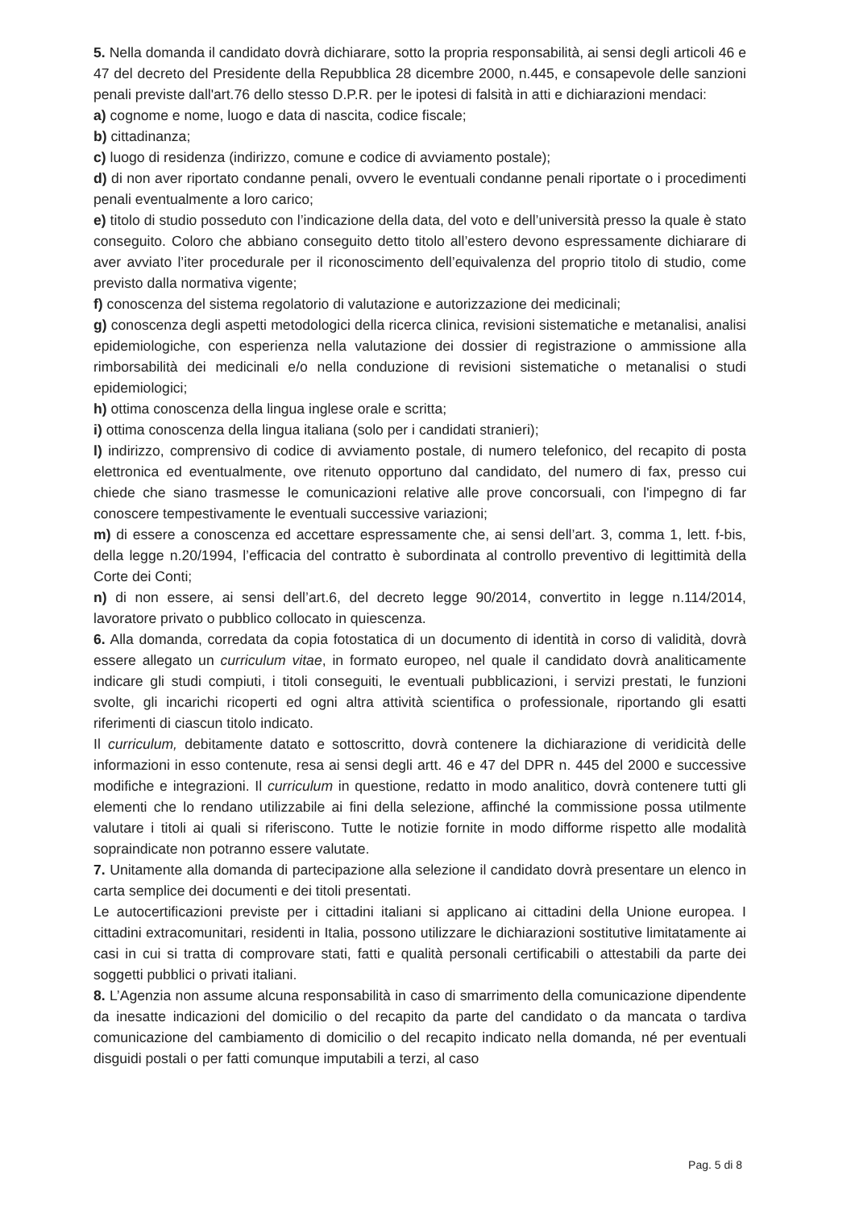5. Nella domanda il candidato dovrà dichiarare, sotto la propria responsabilità, ai sensi degli articoli 46 e 47 del decreto del Presidente della Repubblica 28 dicembre 2000, n.445, e consapevole delle sanzioni penali previste dall'art.76 dello stesso D.P.R. per le ipotesi di falsità in atti e dichiarazioni mendaci:
a) cognome e nome, luogo e data di nascita, codice fiscale;
b) cittadinanza;
c) luogo di residenza (indirizzo, comune e codice di avviamento postale);
d) di non aver riportato condanne penali, ovvero le eventuali condanne penali riportate o i procedimenti penali eventualmente a loro carico;
e) titolo di studio posseduto con l’indicazione della data, del voto e dell’università presso la quale è stato conseguito. Coloro che abbiano conseguito detto titolo all’estero devono espressamente dichiarare di aver avviato l’iter procedurale per il riconoscimento dell’equivalenza del proprio titolo di studio, come previsto dalla normativa vigente;
f) conoscenza del sistema regolatorio di valutazione e autorizzazione dei medicinali;
g) conoscenza degli aspetti metodologici della ricerca clinica, revisioni sistematiche e metanalisi, analisi epidemiologiche, con esperienza nella valutazione dei dossier di registrazione o ammissione alla rimborsabilità dei medicinali e/o nella conduzione di revisioni sistematiche o metanalisi o studi epidemiologici;
h) ottima conoscenza della lingua inglese orale e scritta;
i) ottima conoscenza della lingua italiana (solo per i candidati stranieri);
l) indirizzo, comprensivo di codice di avviamento postale, di numero telefonico, del recapito di posta elettronica ed eventualmente, ove ritenuto opportuno dal candidato, del numero di fax, presso cui chiede che siano trasmesse le comunicazioni relative alle prove concorsuali, con l'impegno di far conoscere tempestivamente le eventuali successive variazioni;
m) di essere a conoscenza ed accettare espressamente che, ai sensi dell’art. 3, comma 1, lett. f-bis, della legge n.20/1994, l’efficacia del contratto è subordinata al controllo preventivo di legittimità della Corte dei Conti;
n) di non essere, ai sensi dell’art.6, del decreto legge 90/2014, convertito in legge n.114/2014, lavoratore privato o pubblico collocato in quiescenza.
6. Alla domanda, corredata da copia fotostatica di un documento di identità in corso di validità, dovrà essere allegato un curriculum vitae, in formato europeo, nel quale il candidato dovrà analiticamente indicare gli studi compiuti, i titoli conseguiti, le eventuali pubblicazioni, i servizi prestati, le funzioni svolte, gli incarichi ricoperti ed ogni altra attività scientifica o professionale, riportando gli esatti riferimenti di ciascun titolo indicato.
Il curriculum, debitamente datato e sottoscritto, dovrà contenere la dichiarazione di veridicità delle informazioni in esso contenute, resa ai sensi degli artt. 46 e 47 del DPR n. 445 del 2000 e successive modifiche e integrazioni. Il curriculum in questione, redatto in modo analitico, dovrà contenere tutti gli elementi che lo rendano utilizzabile ai fini della selezione, affinché la commissione possa utilmente valutare i titoli ai quali si riferiscono. Tutte le notizie fornite in modo difforme rispetto alle modalità sopraindicate non potranno essere valutate.
7. Unitamente alla domanda di partecipazione alla selezione il candidato dovrà presentare un elenco in carta semplice dei documenti e dei titoli presentati.
Le autocertificazioni previste per i cittadini italiani si applicano ai cittadini della Unione europea. I cittadini extracomunitari, residenti in Italia, possono utilizzare le dichiarazioni sostitutive limitatamente ai casi in cui si tratta di comprovare stati, fatti e qualità personali certificabili o attestabili da parte dei soggetti pubblici o privati italiani.
8. L’Agenzia non assume alcuna responsabilità in caso di smarrimento della comunicazione dipendente da inesatte indicazioni del domicilio o del recapito da parte del candidato o da mancata o tardiva comunicazione del cambiamento di domicilio o del recapito indicato nella domanda, né per eventuali disguidi postali o per fatti comunque imputabili a terzi, al caso
Pag. 5 di 8